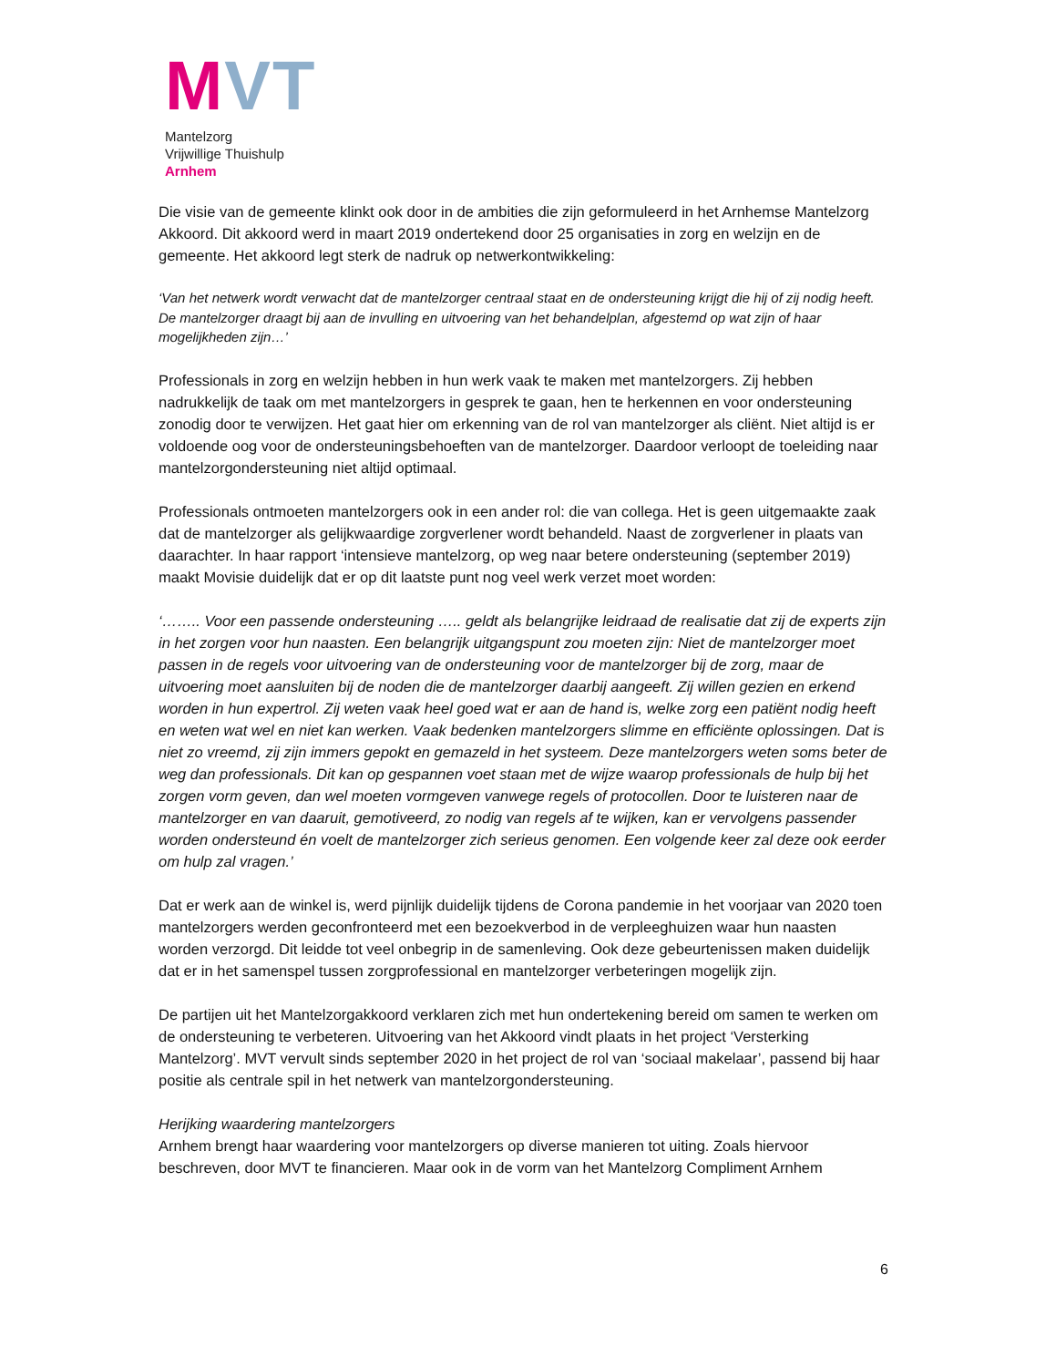MVT
Mantelzorg
Vrijwillige Thuishulp
Arnhem
Die visie van de gemeente klinkt ook door in de ambities die zijn geformuleerd in het Arnhemse Mantelzorg Akkoord. Dit akkoord werd in maart 2019 ondertekend door 25 organisaties in zorg en welzijn en de gemeente. Het akkoord legt sterk de nadruk op netwerkontwikkeling:
‘Van het netwerk wordt verwacht dat de mantelzorger centraal staat en de ondersteuning krijgt die hij of zij nodig heeft. De mantelzorger draagt bij aan de invulling en uitvoering van het behandelplan, afgestemd op wat zijn of haar mogelijkheden zijn…’
Professionals in zorg en welzijn hebben in hun werk vaak te maken met mantelzorgers. Zij hebben nadrukkelijk de taak om met mantelzorgers in gesprek te gaan, hen te herkennen en voor ondersteuning zonodig door te verwijzen. Het gaat hier om erkenning van de rol van mantelzorger als cliënt. Niet altijd is er voldoende oog voor de ondersteuningsbehoeften van de mantelzorger. Daardoor verloopt de toeleiding naar mantelzorgondersteuning niet altijd optimaal.
Professionals ontmoeten mantelzorgers ook in een ander rol: die van collega. Het is geen uitgemaakte zaak dat de mantelzorger als gelijkwaardige zorgverlener wordt behandeld. Naast de zorgverlener in plaats van daarachter. In haar rapport ‘intensieve mantelzorg, op weg naar betere ondersteuning (september 2019) maakt Movisie duidelijk dat er op dit laatste punt nog veel werk verzet moet worden:
‘…….. Voor een passende ondersteuning ….. geldt als belangrijke leidraad de realisatie dat zij de experts zijn in het zorgen voor hun naasten. Een belangrijk uitgangspunt zou moeten zijn: Niet de mantelzorger moet passen in de regels voor uitvoering van de ondersteuning voor de mantelzorger bij de zorg, maar de uitvoering moet aansluiten bij de noden die de mantelzorger daarbij aangeeft. Zij willen gezien en erkend worden in hun expertrol. Zij weten vaak heel goed wat er aan de hand is, welke zorg een patiënt nodig heeft en weten wat wel en niet kan werken. Vaak bedenken mantelzorgers slimme en efficiënte oplossingen. Dat is niet zo vreemd, zij zijn immers gepokt en gemazeld in het systeem. Deze mantelzorgers weten soms beter de weg dan professionals. Dit kan op gespannen voet staan met de wijze waarop professionals de hulp bij het zorgen vorm geven, dan wel moeten vormgeven vanwege regels of protocollen. Door te luisteren naar de mantelzorger en van daaruit, gemotiveerd, zo nodig van regels af te wijken, kan er vervolgens passender worden ondersteund én voelt de mantelzorger zich serieus genomen. Een volgende keer zal deze ook eerder om hulp zal vragen.’
Dat er werk aan de winkel is, werd pijnlijk duidelijk tijdens de Corona pandemie in het voorjaar van 2020 toen mantelzorgers werden geconfronteerd met een bezoekverbod in de verpleeghuizen waar hun naasten worden verzorgd. Dit leidde tot veel onbegrip in de samenleving. Ook deze gebeurtenissen maken duidelijk dat er in het samenspel tussen zorgprofessional en mantelzorger verbeteringen mogelijk zijn.
De partijen uit het Mantelzorgakkoord verklaren zich met hun ondertekening bereid om samen te werken om de ondersteuning te verbeteren. Uitvoering van het Akkoord vindt plaats in het project ‘Versterking Mantelzorg’. MVT vervult sinds september 2020 in het project de rol van ‘sociaal makelaar’, passend bij haar positie als centrale spil in het netwerk van mantelzorgondersteuning.
Herijking waardering mantelzorgers
Arnhem brengt haar waardering voor mantelzorgers op diverse manieren tot uiting. Zoals hiervoor beschreven, door MVT te financieren. Maar ook in de vorm van het Mantelzorg Compliment Arnhem
6